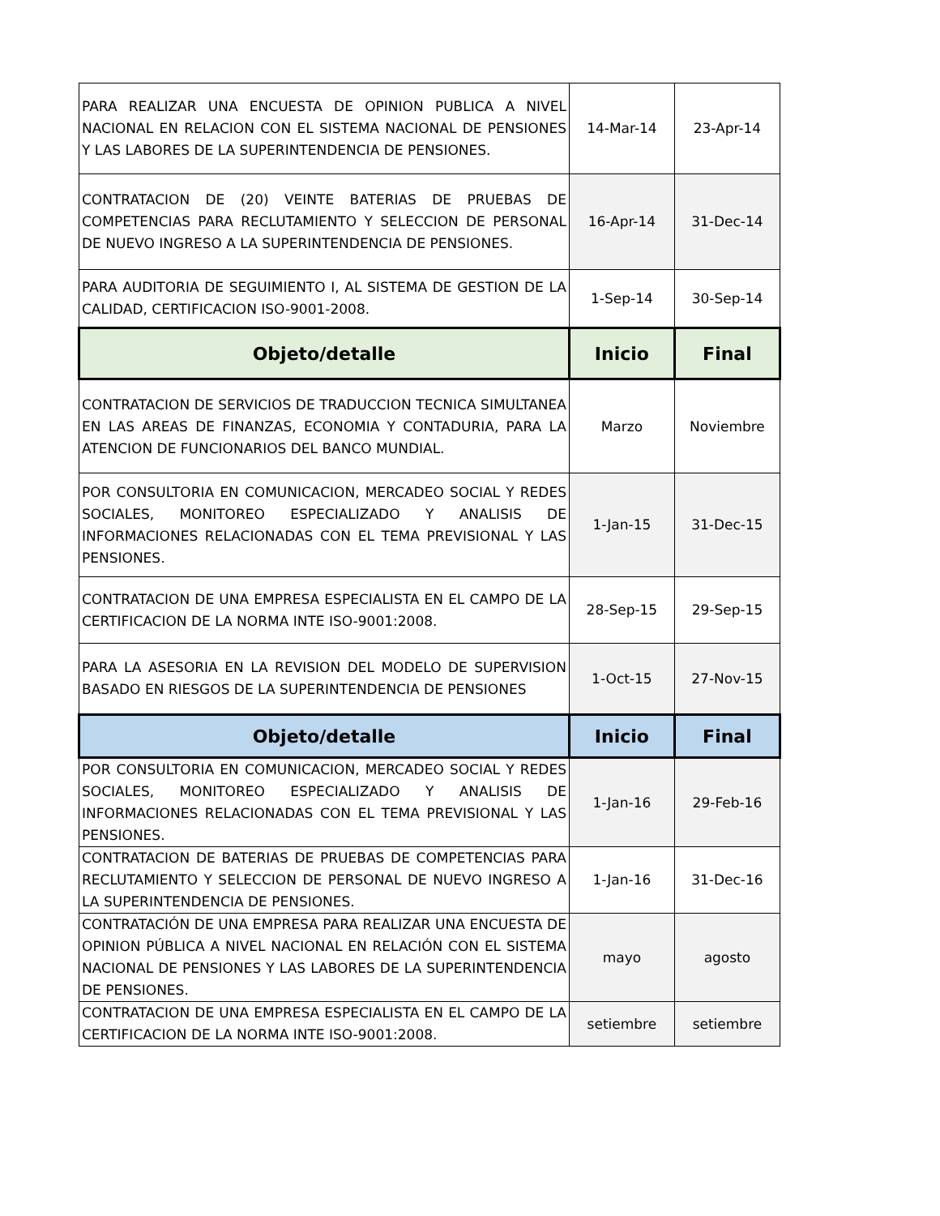| PARA REALIZAR UNA ENCUESTA DE OPINION PUBLICA A NIVEL NACIONAL EN RELACION CON EL SISTEMA NACIONAL DE PENSIONES Y LAS LABORES DE LA SUPERINTENDENCIA DE PENSIONES. | 14-Mar-14 | 23-Apr-14 |
| CONTRATACION DE (20) VEINTE BATERIAS DE PRUEBAS DE COMPETENCIAS PARA RECLUTAMIENTO Y SELECCION DE PERSONAL DE NUEVO INGRESO A LA SUPERINTENDENCIA DE PENSIONES. | 16-Apr-14 | 31-Dec-14 |
| PARA AUDITORIA DE SEGUIMIENTO I, AL SISTEMA DE GESTION DE LA CALIDAD, CERTIFICACION ISO-9001-2008. | 1-Sep-14 | 30-Sep-14 |
| Objeto/detalle | Inicio | Final |
| CONTRATACION DE SERVICIOS DE TRADUCCION TECNICA SIMULTANEA EN LAS AREAS DE FINANZAS, ECONOMIA Y CONTADURIA, PARA LA ATENCION DE FUNCIONARIOS DEL BANCO MUNDIAL. | Marzo | Noviembre |
| POR CONSULTORIA EN COMUNICACION, MERCADEO SOCIAL Y REDES SOCIALES, MONITOREO ESPECIALIZADO Y ANALISIS DE INFORMACIONES RELACIONADAS CON EL TEMA PREVISIONAL Y LAS PENSIONES. | 1-Jan-15 | 31-Dec-15 |
| CONTRATACION DE UNA EMPRESA ESPECIALISTA EN EL CAMPO DE LA CERTIFICACION DE LA NORMA INTE ISO-9001:2008. | 28-Sep-15 | 29-Sep-15 |
| PARA LA ASESORIA EN LA REVISION DEL MODELO DE SUPERVISION BASADO EN RIESGOS DE LA SUPERINTENDENCIA DE PENSIONES | 1-Oct-15 | 27-Nov-15 |
| Objeto/detalle | Inicio | Final |
| POR CONSULTORIA EN COMUNICACION, MERCADEO SOCIAL Y REDES SOCIALES, MONITOREO ESPECIALIZADO Y ANALISIS DE INFORMACIONES RELACIONADAS CON EL TEMA PREVISIONAL Y LAS PENSIONES. | 1-Jan-16 | 29-Feb-16 |
| CONTRATACION DE BATERIAS DE PRUEBAS DE COMPETENCIAS PARA RECLUTAMIENTO Y SELECCION DE PERSONAL DE NUEVO INGRESO A LA SUPERINTENDENCIA DE PENSIONES. | 1-Jan-16 | 31-Dec-16 |
| CONTRATACIÓN DE UNA EMPRESA PARA REALIZAR UNA ENCUESTA DE OPINION PÚBLICA A NIVEL NACIONAL EN RELACIÓN CON EL SISTEMA NACIONAL DE PENSIONES Y LAS LABORES DE LA SUPERINTENDENCIA DE PENSIONES. | mayo | agosto |
| CONTRATACION DE UNA EMPRESA ESPECIALISTA EN EL CAMPO DE LA CERTIFICACION DE LA NORMA INTE ISO-9001:2008. | setiembre | setiembre |